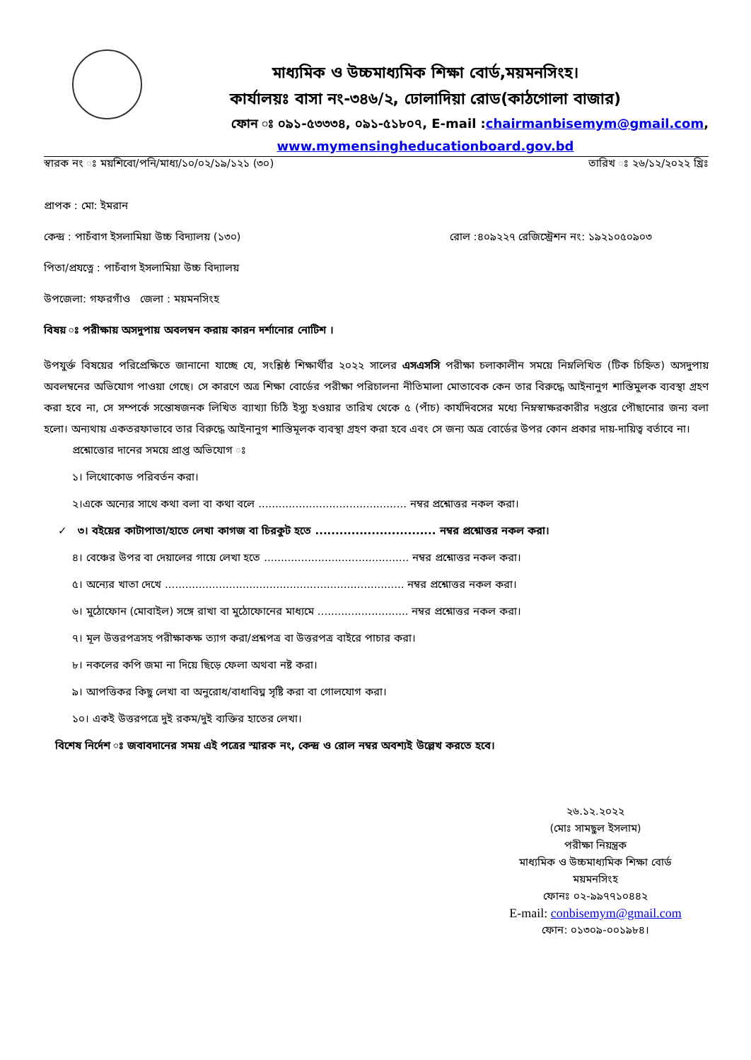মাধ্যমিক ও উচ্চমাধ্যমিক শিক্ষা বোর্ড,ময়মনসিংহ।
কার্যালয়ঃ বাসা নং-৩৪৬/২, ঢোলাদিয়া রোড(কাঠগোলা বাজার)
ফোন ঃ ০৯১-৫৩৩৩৪, ০৯১-৫১৮০৭, E-mail :chairmanbisemym@gmail.com,
www.mymensingheducationboard.gov.bd
স্বারক নং ঃ ময়শিবো/পনি/মাধ্য/১০/০২/১৯/১২১ (৩০) তারিখ ঃ ২৬/১২/২০২২ খ্রিঃ
প্রাপক : মো: ইমরান
কেন্দ্র : পাচঁবাগ ইসলামিয়া উচ্চ বিদ্যালয় (১৩০) রোল :৪০৯২২৭ রেজিস্ট্রেশন নং: ১৯২১০৫০৯০৩
পিতা/প্রযত্নে : পাচঁবাগ ইসলামিয়া উচ্চ বিদ্যালয়
উপজেলা: গফরগাঁও জেলা : ময়মনসিংহ
বিষয় ঃ পরীক্ষায় অসদুপায় অবলম্বন করায় কারন দর্শানোর নোটিশ ।
উপযুর্ক্ত বিষয়ের পরিপ্রেক্ষিতে জানানো যাচ্ছে যে, সংশ্লিষ্ঠ শিক্ষার্থীর ২০২২ সালের এসএসসি পরীক্ষা চলাকালীন সময়ে নিম্নলিখিত (টিক চিহ্নিত) অসদুপায় অবলম্বনের অভিযোগ পাওয়া গেছে। সে কারণে অত্র শিক্ষা বোর্ডের পরীক্ষা পরিচালনা নীতিমালা মোতাবেক কেন তার বিরুদ্ধে আইনানুগ শাস্তিমুলক ব্যবস্থা গ্রহণ করা হবে না, সে সম্পর্কে সন্তোষজনক লিখিত ব্যাখ্যা চিঠি ইস্যু হওয়ার তারিখ থেকে ৫ (পাঁচ) কার্যদিবসের মধ্যে নিম্নস্বাক্ষরকারীর দপ্তরে পৌছানোর জন্য বলা হলো। অন্যথায় একতরফাভাবে তার বিরুদ্ধে আইনানুগ শাস্তিমূলক ব্যবস্থা গ্রহণ করা হবে এবং সে জন্য অত্র বোর্ডের উপর কোন প্রকার দায়-দায়িত্ব বর্তাবে না।
প্রশ্নোত্তোর দানের সময়ে প্রাপ্ত অভিযোগ ঃ
১। লিথোকোড পরিবর্তন করা।
২।একে অন্যের সাথে কথা বলা বা কথা বলে ............................................ নম্বর প্রশ্নোত্তর নকল করা।
✓ ৩। বইয়ের কাটাপাতা/হাতে লেখা কাগজ বা চিরকুট হতে .............................. নম্বর প্রশ্নোত্তর নকল করা।
৪। বেঞ্চের উপর বা দেয়ালের গায়ে লেখা হতে ........................................... নম্বর প্রশ্নোত্তর নকল করা।
৫। অন্যের খাতা দেখে ....................................................................... নম্বর প্রশ্নোত্তর নকল করা।
৬। মুঠোফোন (মোবাইল) সঙ্গে রাখা বা মুঠোফোনের মাধ্যমে ........................... নম্বর প্রশ্নোত্তর নকল করা।
৭। মূল উত্তরপত্রসহ পরীক্ষাকক্ষ ত্যাগ করা/প্রশ্নপত্র বা উত্তরপত্র বাইরে পাচার করা।
৮। নকলের কপি জমা না দিয়ে ছিড়ে ফেলা অথবা নষ্ট করা।
৯। আপত্তিকর কিছু লেখা বা অনুরোধ/বাধাবিঘ্ন সৃষ্টি করা বা গোলযোগ করা।
১০। একই উত্তরপত্রে দুই রকম/দুই ব্যক্তির হাতের লেখা।
বিশেষ নির্দেশ ঃ জবাবদানের সময় এই পত্রের স্মারক নং, কেন্দ্র ও রোল নম্বর অবশ্যই উল্লেখ করতে হবে।
২৬.১২.২০২২
(মোঃ সামছুল ইসলাম)
পরীক্ষা নিয়ন্ত্রক
মাধ্যমিক ও উচ্চমাধ্যমিক শিক্ষা বোর্ড
ময়মনসিংহ
ফোনঃ ০২-৯৯৭৭১০৪৪২
E-mail: conbisemym@gmail.com
ফোন: ০১৩০৯-০০১৯৮৪।